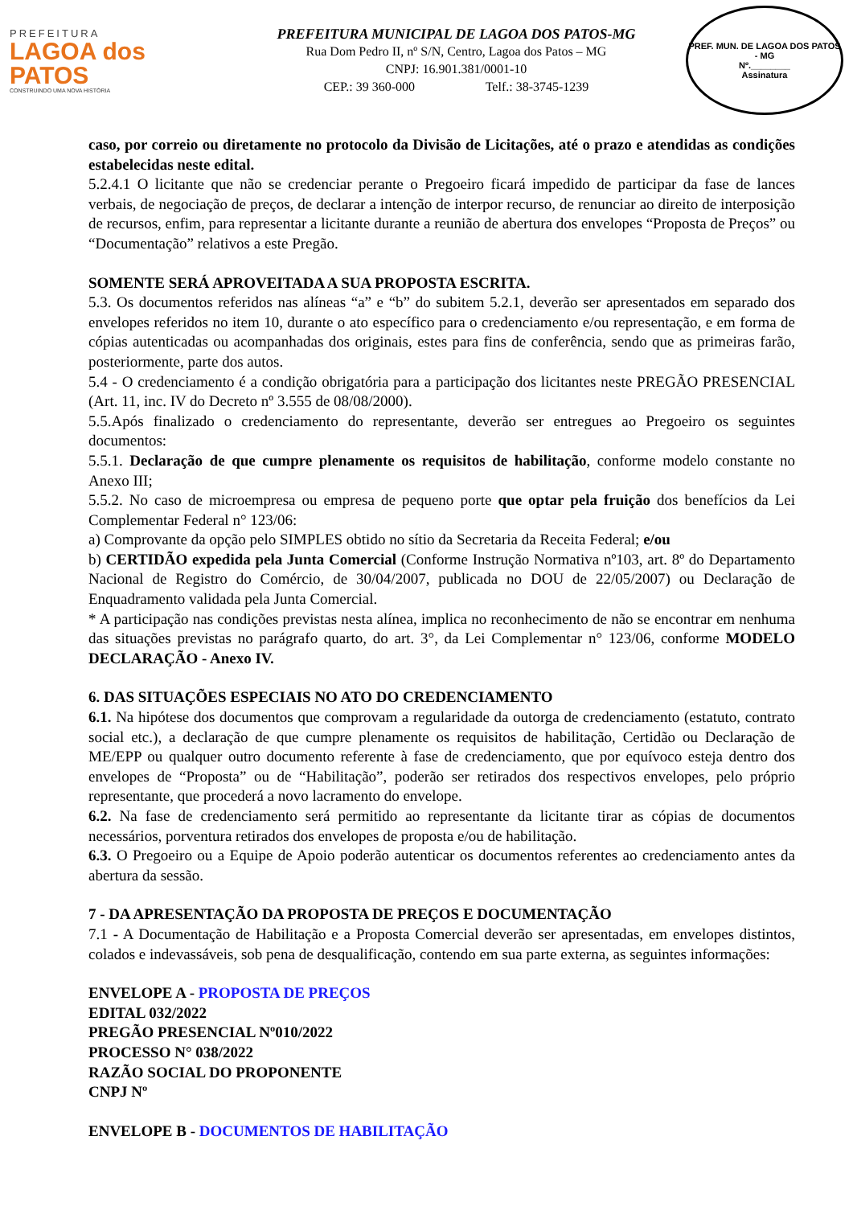PREFEITURA
LAGOA dos PATOS
CONSTRUINDO UMA NOVA HISTÓRIA
PREFEITURA MUNICIPAL DE LAGOA DOS PATOS-MG
Rua Dom Pedro II, nº S/N, Centro, Lagoa dos Patos – MG
CNPJ: 16.901.381/0001-10
CEP.: 39 360-000 Telf.: 38-3745-1239
PREF. MUN. DE LAGOA DOS PATOS - MG
Nº.________
Assinatura
caso, por correio ou diretamente no protocolo da Divisão de Licitações, até o prazo e atendidas as condições estabelecidas neste edital.
5.2.4.1 O licitante que não se credenciar perante o Pregoeiro ficará impedido de participar da fase de lances verbais, de negociação de preços, de declarar a intenção de interpor recurso, de renunciar ao direito de interposição de recursos, enfim, para representar a licitante durante a reunião de abertura dos envelopes “Proposta de Preços” ou “Documentação” relativos a este Pregão.
SOMENTE SERÁ APROVEITADA A SUA PROPOSTA ESCRITA.
5.3. Os documentos referidos nas alíneas “a” e “b” do subitem 5.2.1, deverão ser apresentados em separado dos envelopes referidos no item 10, durante o ato específico para o credenciamento e/ou representação, e em forma de cópias autenticadas ou acompanhadas dos originais, estes para fins de conferência, sendo que as primeiras farão, posteriormente, parte dos autos.
5.4 - O credenciamento é a condição obrigatória para a participação dos licitantes neste PREGÃO PRESENCIAL (Art. 11, inc. IV do Decreto nº 3.555 de 08/08/2000).
5.5.Após finalizado o credenciamento do representante, deverão ser entregues ao Pregoeiro os seguintes documentos:
5.5.1. Declaração de que cumpre plenamente os requisitos de habilitação, conforme modelo constante no Anexo III;
5.5.2. No caso de microempresa ou empresa de pequeno porte que optar pela fruição dos benefícios da Lei Complementar Federal n° 123/06:
a) Comprovante da opção pelo SIMPLES obtido no sítio da Secretaria da Receita Federal; e/ou
b) CERTIDÃO expedida pela Junta Comercial (Conforme Instrução Normativa nº103, art. 8º do Departamento Nacional de Registro do Comércio, de 30/04/2007, publicada no DOU de 22/05/2007) ou Declaração de Enquadramento validada pela Junta Comercial.
* A participação nas condições previstas nesta alínea, implica no reconhecimento de não se encontrar em nenhuma das situações previstas no parágrafo quarto, do art. 3°, da Lei Complementar n° 123/06, conforme MODELO DECLARAÇÃO - Anexo IV.
6. DAS SITUAÇÕES ESPECIAIS NO ATO DO CREDENCIAMENTO
6.1. Na hipótese dos documentos que comprovam a regularidade da outorga de credenciamento (estatuto, contrato social etc.), a declaração de que cumpre plenamente os requisitos de habilitação, Certidão ou Declaração de ME/EPP ou qualquer outro documento referente à fase de credenciamento, que por equívoco esteja dentro dos envelopes de “Proposta” ou de “Habilitação”, poderão ser retirados dos respectivos envelopes, pelo próprio representante, que procederá a novo lacramento do envelope.
6.2. Na fase de credenciamento será permitido ao representante da licitante tirar as cópias de documentos necessários, porventura retirados dos envelopes de proposta e/ou de habilitação.
6.3. O Pregoeiro ou a Equipe de Apoio poderão autenticar os documentos referentes ao credenciamento antes da abertura da sessão.
7 - DA APRESENTAÇÃO DA PROPOSTA DE PREÇOS E DOCUMENTAÇÃO
7.1 - A Documentação de Habilitação e a Proposta Comercial deverão ser apresentadas, em envelopes distintos, colados e indevassáveis, sob pena de desqualificação, contendo em sua parte externa, as seguintes informações:
ENVELOPE A - PROPOSTA DE PREÇOS
EDITAL 032/2022
PREGÃO PRESENCIAL Nº010/2022
PROCESSO N° 038/2022
RAZÃO SOCIAL DO PROPONENTE
CNPJ Nº
ENVELOPE B - DOCUMENTOS DE HABILITAÇÃO